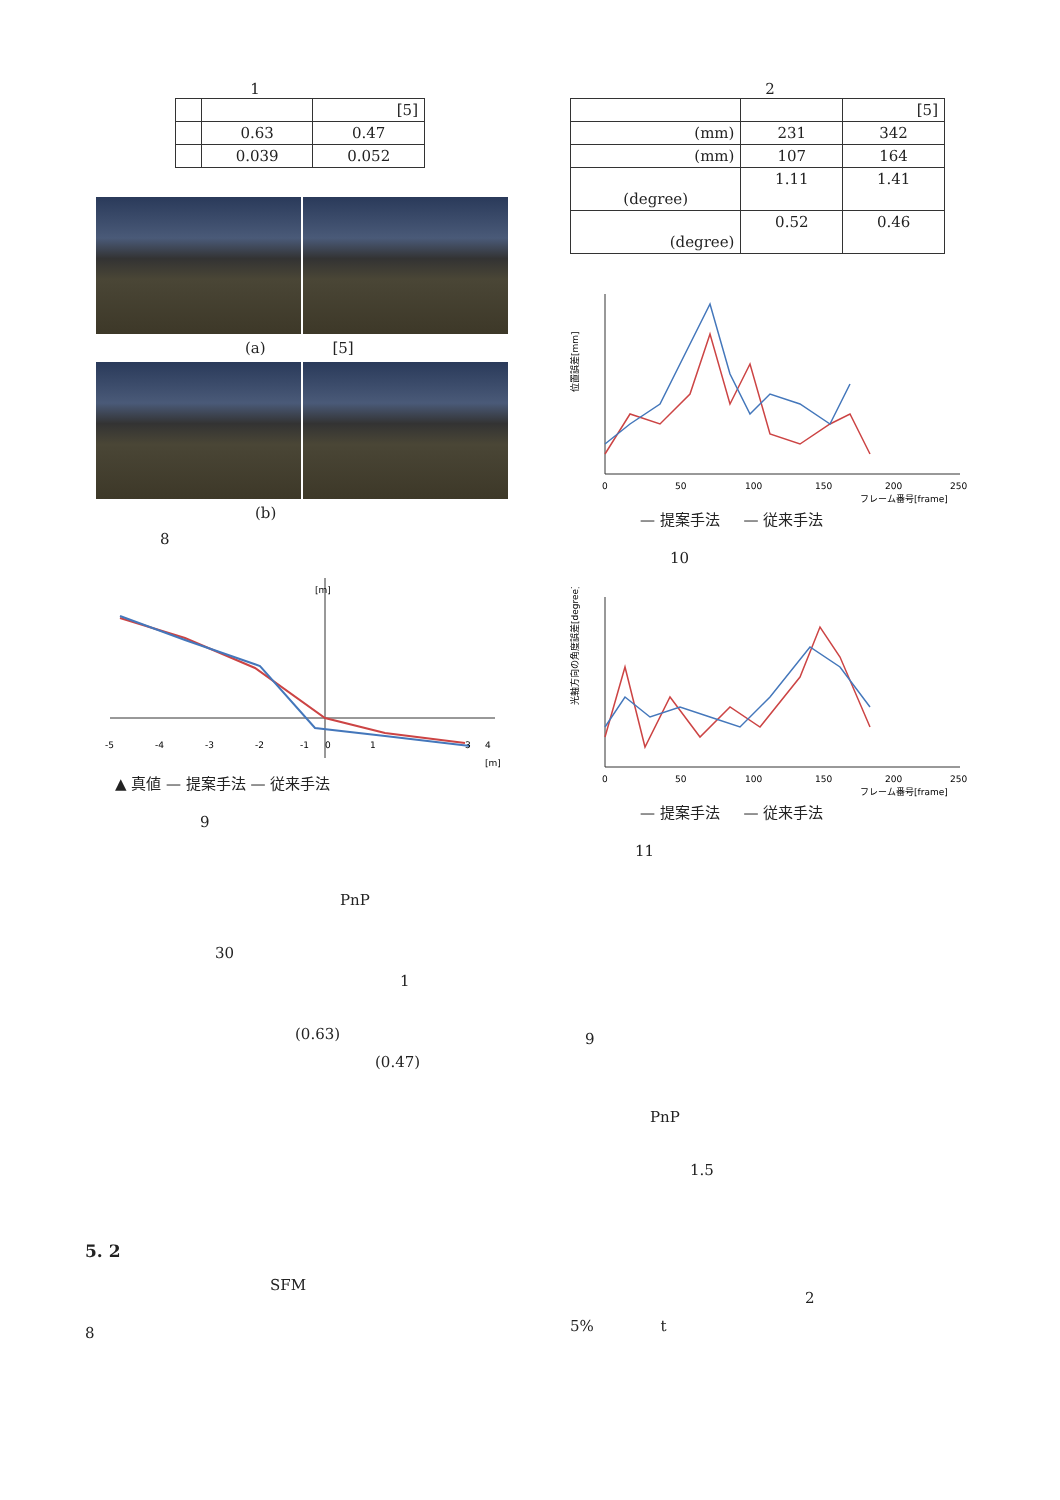1
| | | [5] |
| | 0.63 | 0.47 |
| | 0.039 | 0.052 |
(a) [5]
(b)
8
-5
-4
-3
-2
-1
0
1
3
4
[m]
[m]
▲ 真値 — 提案手法 — 従来手法
9
PnP
30
1
(0.63)
(0.47)
5. 2
SFM
8
2
| | | [5] |
| (mm) | 231 | 342 |
| (mm) | 107 | 164 |
| (degree) | 1.11 | 1.41 |
| (degree) | 0.52 | 0.46 |
位置誤差[mm]
0
50
100
150
200
250
フレーム番号[frame]
— 提案手法 — 従来手法
10
光軸方向の角度誤差[degree]
0
50
100
150
200
250
フレーム番号[frame]
— 提案手法 — 従来手法
11
9
PnP
1.5
2
5% t